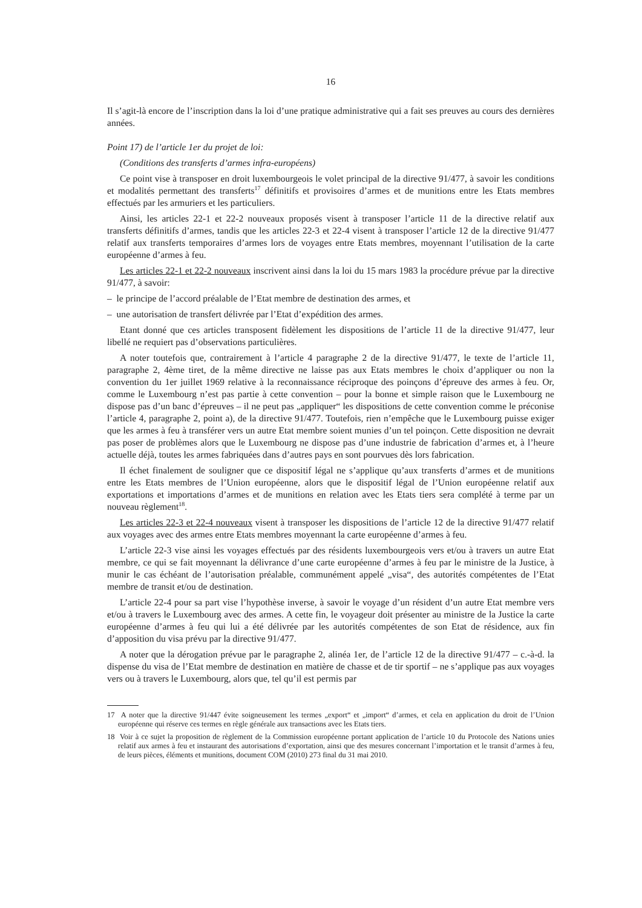16
Il s’agit-là encore de l’inscription dans la loi d’une pratique administrative qui a fait ses preuves au cours des dernières années.
Point 17) de l’article 1er du projet de loi:
(Conditions des transferts d’armes infra-européens)
Ce point vise à transposer en droit luxembourgeois le volet principal de la directive 91/477, à savoir les conditions et modalités permettant des transferts<sup>17</sup> définitifs et provisoires d’armes et de munitions entre les Etats membres effectués par les armuriers et les particuliers.
Ainsi, les articles 22-1 et 22-2 nouveaux proposés visent à transposer l’article 11 de la directive relatif aux transferts définitifs d’armes, tandis que les articles 22-3 et 22-4 visent à transposer l’article 12 de la directive 91/477 relatif aux transferts temporaires d’armes lors de voyages entre Etats membres, moyennant l’utilisation de la carte européenne d’armes à feu.
Les articles 22-1 et 22-2 nouveaux inscrivent ainsi dans la loi du 15 mars 1983 la procédure prévue par la directive 91/477, à savoir:
– le principe de l’accord préalable de l’Etat membre de destination des armes, et
– une autorisation de transfert délivrée par l’Etat d’expédition des armes.
Etant donné que ces articles transposent fidèlement les dispositions de l’article 11 de la directive 91/477, leur libellé ne requiert pas d’observations particulières.
A noter toutefois que, contrairement à l’article 4 paragraphe 2 de la directive 91/477, le texte de l’article 11, paragraphe 2, 4ème tiret, de la même directive ne laisse pas aux Etats membres le choix d’appliquer ou non la convention du 1er juillet 1969 relative à la reconnaissance réciproque des poinçons d’épreuve des armes à feu. Or, comme le Luxembourg n’est pas partie à cette convention – pour la bonne et simple raison que le Luxembourg ne dispose pas d’un banc d’épreuves – il ne peut pas „appliquer“ les dispositions de cette convention comme le préconise l’article 4, paragraphe 2, point a), de la directive 91/477. Toutefois, rien n’empêche que le Luxembourg puisse exiger que les armes à feu à transférer vers un autre Etat membre soient munies d’un tel poinçon. Cette disposition ne devrait pas poser de problèmes alors que le Luxembourg ne dispose pas d’une industrie de fabrication d’armes et, à l’heure actuelle déjà, toutes les armes fabriquées dans d’autres pays en sont pourvues dès lors fabrication.
Il échet finalement de souligner que ce dispositif légal ne s’applique qu’aux transferts d’armes et de munitions entre les Etats membres de l’Union européenne, alors que le dispositif légal de l’Union européenne relatif aux exportations et importations d’armes et de munitions en relation avec les Etats tiers sera complété à terme par un nouveau règlement<sup>18</sup>.
Les articles 22-3 et 22-4 nouveaux visent à transposer les dispositions de l’article 12 de la directive 91/477 relatif aux voyages avec des armes entre Etats membres moyennant la carte européenne d’armes à feu.
L’article 22-3 vise ainsi les voyages effectués par des résidents luxembourgeois vers et/ou à travers un autre Etat membre, ce qui se fait moyennant la délivrance d’une carte européenne d’armes à feu par le ministre de la Justice, à munir le cas échéant de l’autorisation préalable, communément appelé „visa“, des autorités compétentes de l’Etat membre de transit et/ou de destination.
L’article 22-4 pour sa part vise l’hypothèse inverse, à savoir le voyage d’un résident d’un autre Etat membre vers et/ou à travers le Luxembourg avec des armes. A cette fin, le voyageur doit présenter au ministre de la Justice la carte européenne d’armes à feu qui lui a été délivrée par les autorités compétentes de son Etat de résidence, aux fin d’apposition du visa prévu par la directive 91/477.
A noter que la dérogation prévue par le paragraphe 2, alinéa 1er, de l’article 12 de la directive 91/477 – c.-à-d. la dispense du visa de l’Etat membre de destination en matière de chasse et de tir sportif – ne s’applique pas aux voyages vers ou à travers le Luxembourg, alors que, tel qu’il est permis par
17 A noter que la directive 91/447 évite soigneusement les termes „export“ et „import“ d’armes, et cela en application du droit de l’Union européenne qui réserve ces termes en règle générale aux transactions avec les Etats tiers.
18 Voir à ce sujet la proposition de règlement de la Commission européenne portant application de l’article 10 du Protocole des Nations unies relatif aux armes à feu et instaurant des autorisations d’exportation, ainsi que des mesures concernant l’importation et le transit d’armes à feu, de leurs pièces, éléments et munitions, document COM (2010) 273 final du 31 mai 2010.